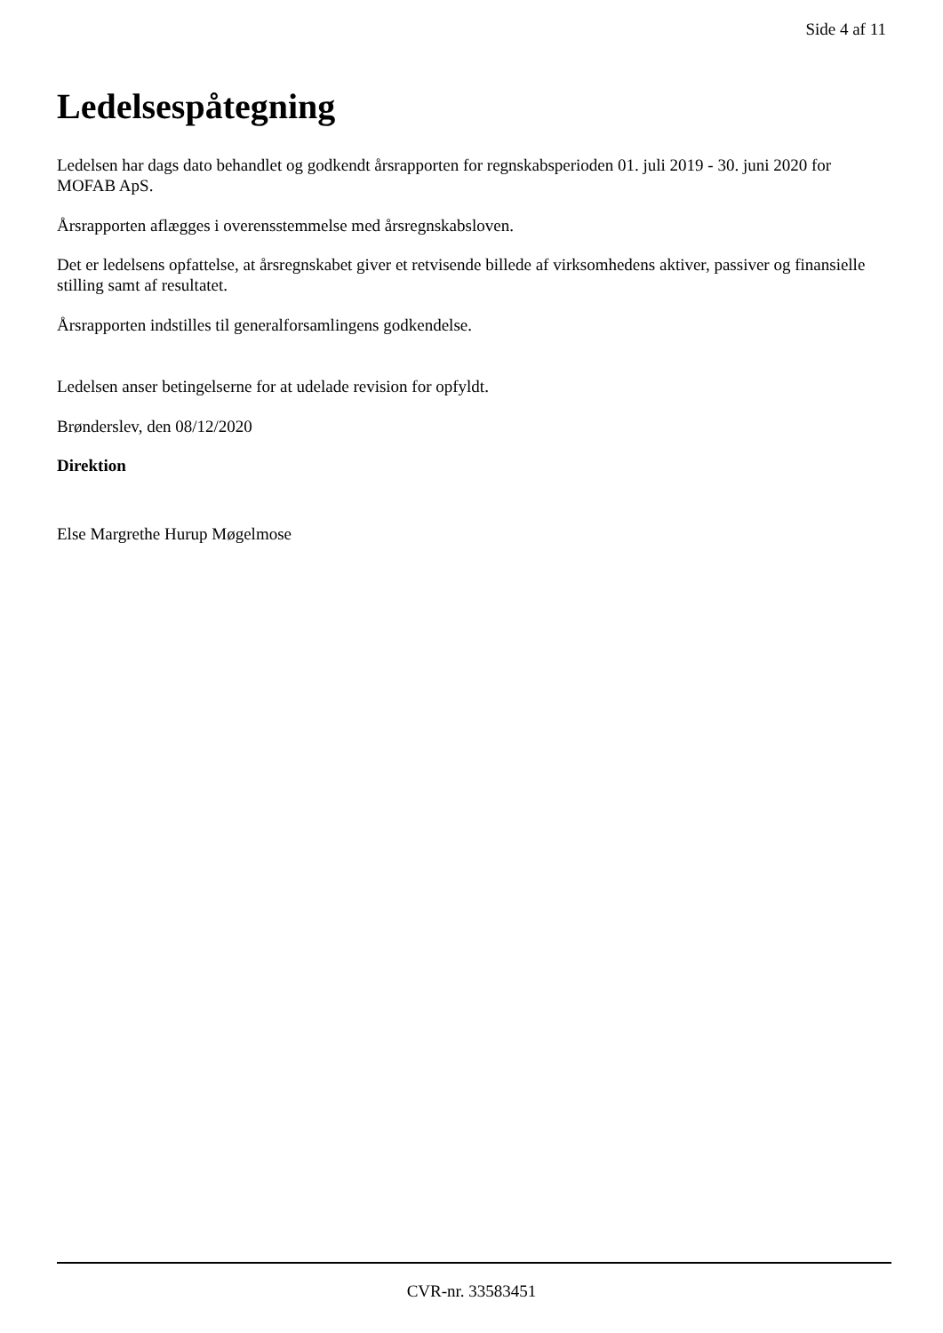Side 4 af 11
Ledelsespåtegning
Ledelsen har dags dato behandlet og godkendt årsrapporten for regnskabsperioden 01. juli 2019 - 30. juni 2020 for MOFAB ApS.
Årsrapporten aflægges i overensstemmelse med årsregnskabsloven.
Det er ledelsens opfattelse, at årsregnskabet giver et retvisende billede af virksomhedens aktiver, passiver og finansielle stilling samt af resultatet.
Årsrapporten indstilles til generalforsamlingens godkendelse.
Ledelsen anser betingelserne for at udelade revision for opfyldt.
Brønderslev, den 08/12/2020
Direktion
Else Margrethe Hurup Møgelmose
CVR-nr. 33583451